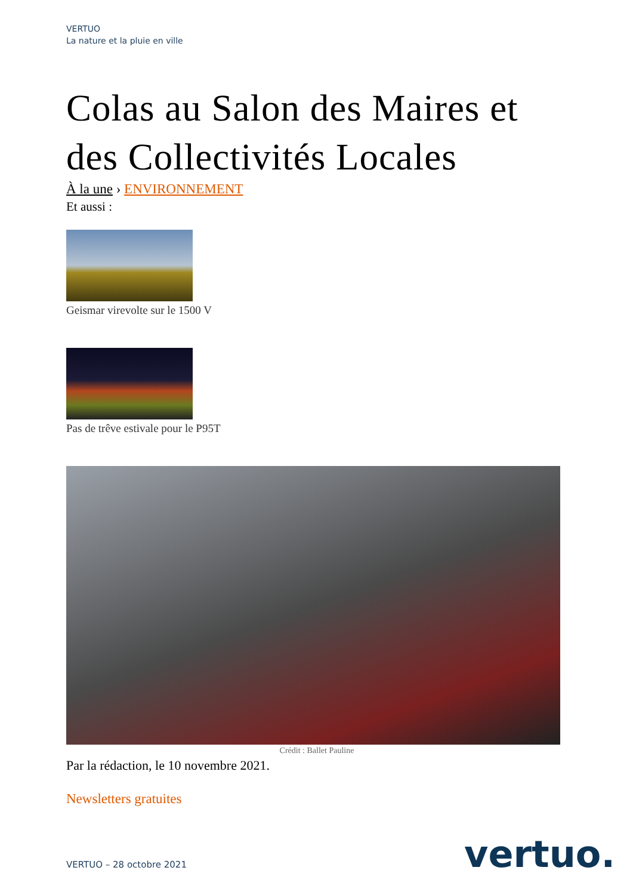VERTUO
La nature et la pluie en ville
Colas au Salon des Maires et des Collectivités Locales
À la une › ENVIRONNEMENT
Et aussi :
Geismar virevolte sur le 1500 V
Pas de trêve estivale pour le P95T
Crédit : Ballet Pauline
Par la rédaction, le 10 novembre 2021.
Newsletters gratuites
VERTUO – 28 octobre 2021 vertuo.